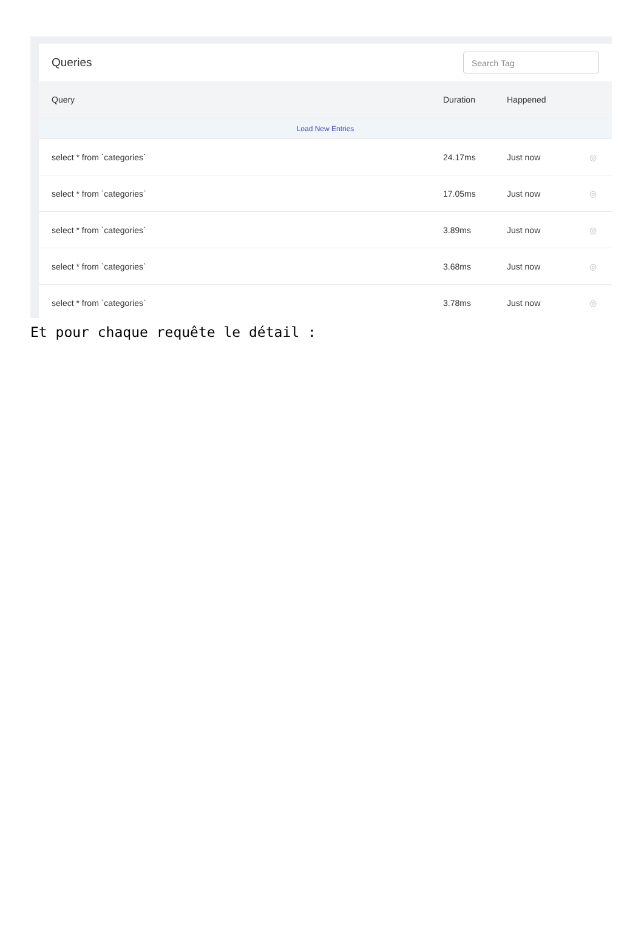Queries Search Tag
| Query | Duration | Happened | |
| --- | --- | --- | --- |
| Load New Entries | | | |
| select * from `categories` | 24.17ms | Just now | ◎ |
| select * from `categories` | 17.05ms | Just now | ◎ |
| select * from `categories` | 3.89ms | Just now | ◎ |
| select * from `categories` | 3.68ms | Just now | ◎ |
| select * from `categories` | 3.78ms | Just now | ◎ |
Et pour chaque requête le détail :